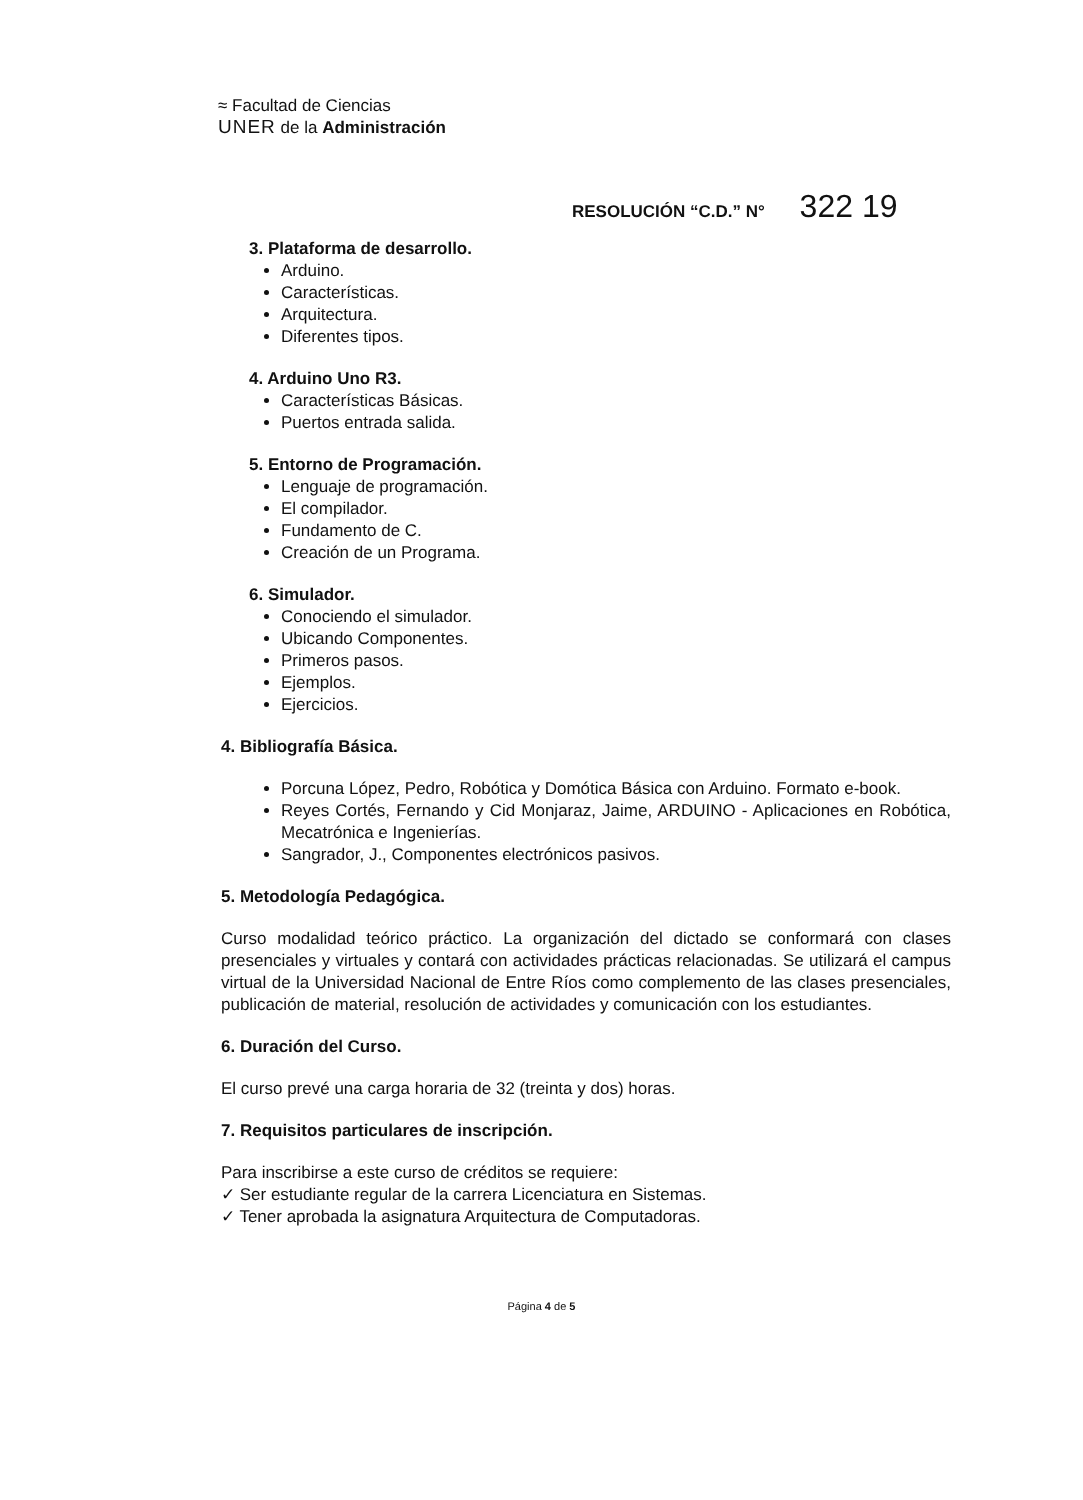≈ Facultad de Ciencias
UNER de la Administración
RESOLUCIÓN “C.D.” N° 322 19
3. Plataforma de desarrollo.
Arduino.
Características.
Arquitectura.
Diferentes tipos.
4. Arduino Uno R3.
Características Básicas.
Puertos entrada salida.
5. Entorno de Programación.
Lenguaje de programación.
El compilador.
Fundamento de C.
Creación de un Programa.
6. Simulador.
Conociendo el simulador.
Ubicando Componentes.
Primeros pasos.
Ejemplos.
Ejercicios.
4. Bibliografía Básica.
Porcuna López, Pedro, Robótica y Domótica Básica con Arduino. Formato e-book.
Reyes Cortés, Fernando y Cid Monjaraz, Jaime, ARDUINO - Aplicaciones en Robótica, Mecatrónica e Ingenierías.
Sangrador, J., Componentes electrónicos pasivos.
5. Metodología Pedagógica.
Curso modalidad teórico práctico. La organización del dictado se conformará con clases presenciales y virtuales y contará con actividades prácticas relacionadas. Se utilizará el campus virtual de la Universidad Nacional de Entre Ríos como complemento de las clases presenciales, publicación de material, resolución de actividades y comunicación con los estudiantes.
6. Duración del Curso.
El curso prevé una carga horaria de 32 (treinta y dos) horas.
7. Requisitos particulares de inscripción.
Para inscribirse a este curso de créditos se requiere:
✓ Ser estudiante regular de la carrera Licenciatura en Sistemas.
✓ Tener aprobada la asignatura Arquitectura de Computadoras.
Página 4 de 5